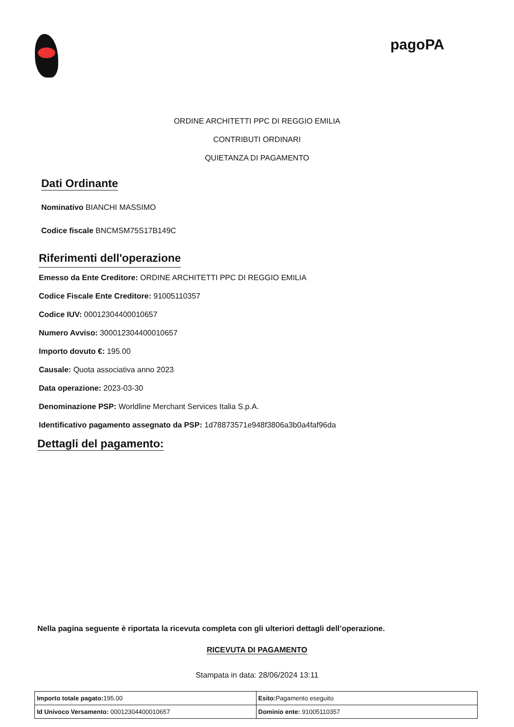pagoPA
ORDINE ARCHITETTI PPC DI REGGIO EMILIA
CONTRIBUTI ORDINARI
QUIETANZA DI PAGAMENTO
Dati Ordinante
Nominativo BIANCHI MASSIMO
Codice fiscale BNCMSM75S17B149C
Riferimenti dell'operazione
Emesso da Ente Creditore: ORDINE ARCHITETTI PPC DI REGGIO EMILIA
Codice Fiscale Ente Creditore: 91005110357
Codice IUV: 00012304400010657
Numero Avviso: 300012304400010657
Importo dovuto €: 195.00
Causale: Quota associativa anno 2023
Data operazione: 2023-03-30
Denominazione PSP: Worldline Merchant Services Italia S.p.A.
Identificativo pagamento assegnato da PSP: 1d78873571e948f3806a3b0a4faf96da
Dettagli del pagamento:
Nella pagina seguente è riportata la ricevuta completa con gli ulteriori dettagli dell’operazione.
RICEVUTA DI PAGAMENTO
Stampata in data: 28/06/2024 13:11
| Importo totale pagato: 195.00 | Esito: Pagamento eseguito |
| Id Univoco Versamento: 00012304400010657 | Dominio ente: 91005110357 |